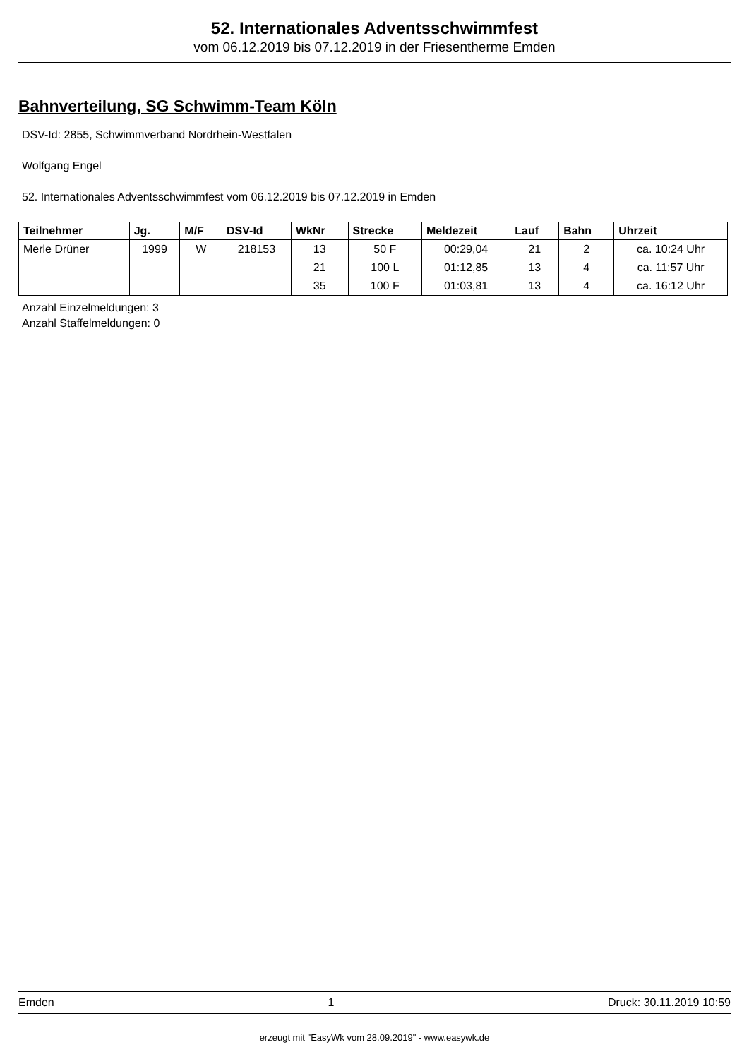52. Internationales Adventsschwimmfest
vom 06.12.2019 bis 07.12.2019 in der Friesentherme Emden
Bahnverteilung, SG Schwimm-Team Köln
DSV-Id: 2855, Schwimmverband Nordrhein-Westfalen
Wolfgang Engel
52. Internationales Adventsschwimmfest vom 06.12.2019 bis 07.12.2019 in Emden
| Teilnehmer | Jg. | M/F | DSV-Id | WkNr | Strecke | Meldezeit | Lauf | Bahn | Uhrzeit |
| --- | --- | --- | --- | --- | --- | --- | --- | --- | --- |
| Merle Drüner | 1999 | W | 218153 | 13 | 50 F | 00:29,04 | 21 | 2 | ca. 10:24 Uhr |
| | | | | 21 | 100 L | 01:12,85 | 13 | 4 | ca. 11:57 Uhr |
| | | | | 35 | 100 F | 01:03,81 | 13 | 4 | ca. 16:12 Uhr |
Anzahl Einzelmeldungen: 3
Anzahl Staffelmeldungen: 0
Emden 1 Druck: 30.11.2019 10:59
erzeugt mit "EasyWk vom 28.09.2019" - www.easywk.de